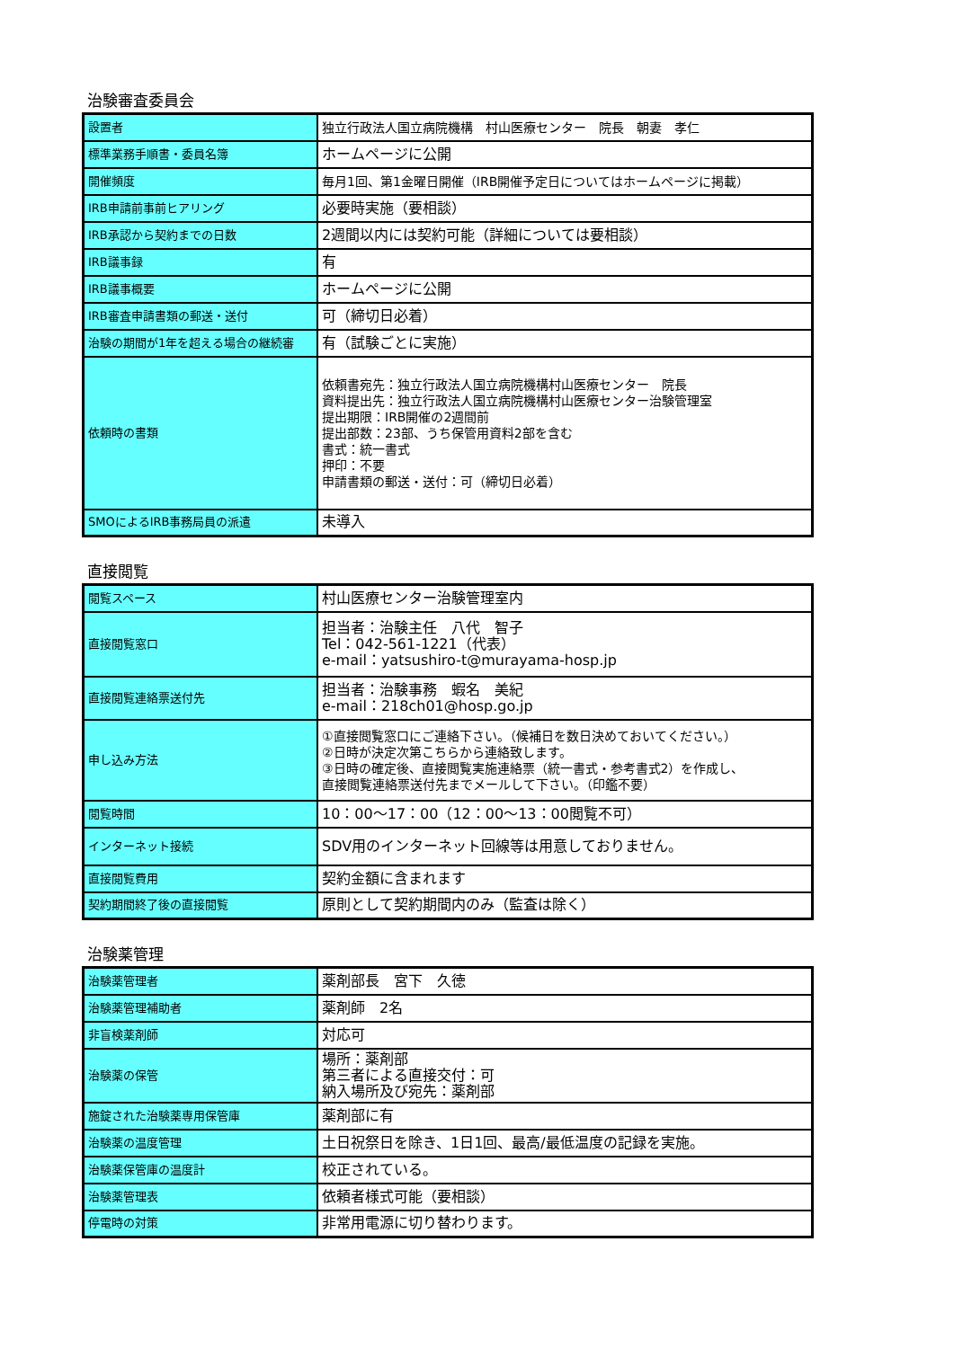治験審査委員会
| 設置者 | 独立行政法人国立病院機構 村山医療センター 院長 朝妻 孝仁 |
| 標準業務手順書・委員名簿 | ホームページに公開 |
| 開催頻度 | 毎月1回、第1金曜日開催（IRB開催予定日についてはホームページに掲載） |
| IRB申請前事前ヒアリング | 必要時実施（要相談） |
| IRB承認から契約までの日数 | 2週間以内には契約可能（詳細については要相談） |
| IRB議事録 | 有 |
| IRB議事概要 | ホームページに公開 |
| IRB審査申請書類の郵送・送付 | 可（締切日必着） |
| 治験の期間が1年を超える場合の継続審 | 有（試験ごとに実施） |
| 依頼時の書類 | 依頼書宛先：独立行政法人国立病院機構村山医療センター 院長 資料提出先：独立行政法人国立病院機構村山医療センター治験管理室 提出期限：IRB開催の2週間前 提出部数：23部、うち保管用資料2部を含む 書式：統一書式 押印：不要 申請書類の郵送・送付：可（締切日必着） |
| SMOによるIRB事務局員の派遣 | 未導入 |
直接閲覧
| 閲覧スペース | 村山医療センター治験管理室内 |
| 直接閲覧窓口 | 担当者：治験主任 八代 智子 Tel：042-561-1221（代表） e-mail：yatsushiro-t@murayama-hosp.jp |
| 直接閲覧連絡票送付先 | 担当者：治験事務 蝦名 美紀 e-mail：218ch01@hosp.go.jp |
| 申し込み方法 | ①直接閲覧窓口にご連絡下さい。（候補日を数日決めておいてください。） ②日時が決定次第こちらから連絡致します。 ③日時の確定後、直接閲覧実施連絡票（統一書式・参考書式2）を作成し、 直接閲覧連絡票送付先までメールして下さい。（印鑑不要） |
| 閲覧時間 | 10：00～17：00（12：00～13：00閲覧不可） |
| インターネット接続 | SDV用のインターネット回線等は用意しておりません。 |
| 直接閲覧費用 | 契約金額に含まれます |
| 契約期間終了後の直接閲覧 | 原則として契約期間内のみ（監査は除く） |
治験薬管理
| 治験薬管理者 | 薬剤部長 宮下 久徳 |
| 治験薬管理補助者 | 薬剤師 2名 |
| 非盲検薬剤師 | 対応可 |
| 治験薬の保管 | 場所：薬剤部 第三者による直接交付：可 納入場所及び宛先：薬剤部 |
| 施錠された治験薬専用保管庫 | 薬剤部に有 |
| 治験薬の温度管理 | 土日祝祭日を除き、1日1回、最高/最低温度の記録を実施。 |
| 治験薬保管庫の温度計 | 校正されている。 |
| 治験薬管理表 | 依頼者様式可能（要相談） |
| 停電時の対策 | 非常用電源に切り替わります。 |